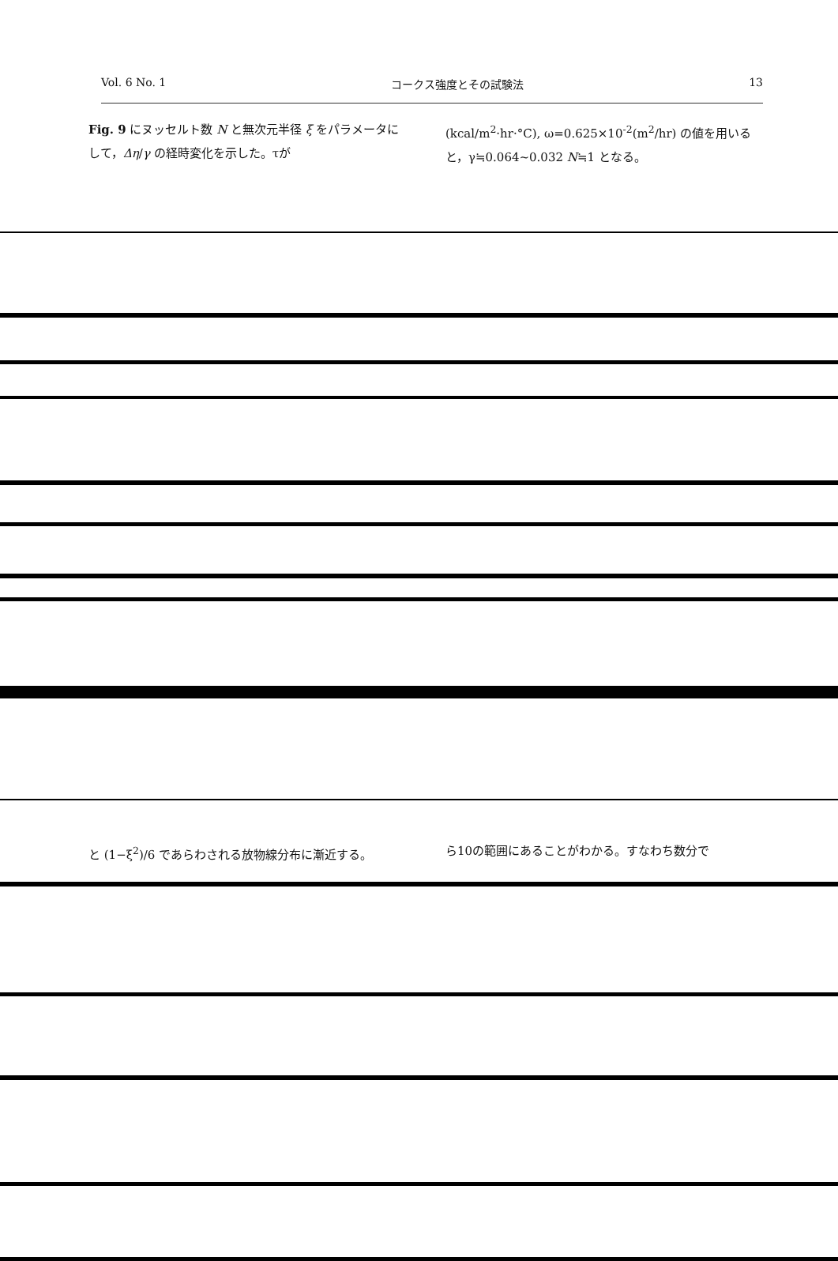Vol. 6 No. 1 コークス強度とその試験法 13
Fig. 9 にヌッセルト数 N と無次元半径 ξ をパラメータにして，Δη/γ の経時変化を示した。τが
(kcal/m<sup>2</sup>·hr·°C), ω=0.625×10<sup>-2</sup>(m<sup>2</sup>/hr) の値を用いると，γ≒0.064~0.032 N≒1 となる。
と (1−ξ<sup>2</sup>)/6 であらわされる放物線分布に漸近する。
ら10の範囲にあることがわかる。すなわち数分で